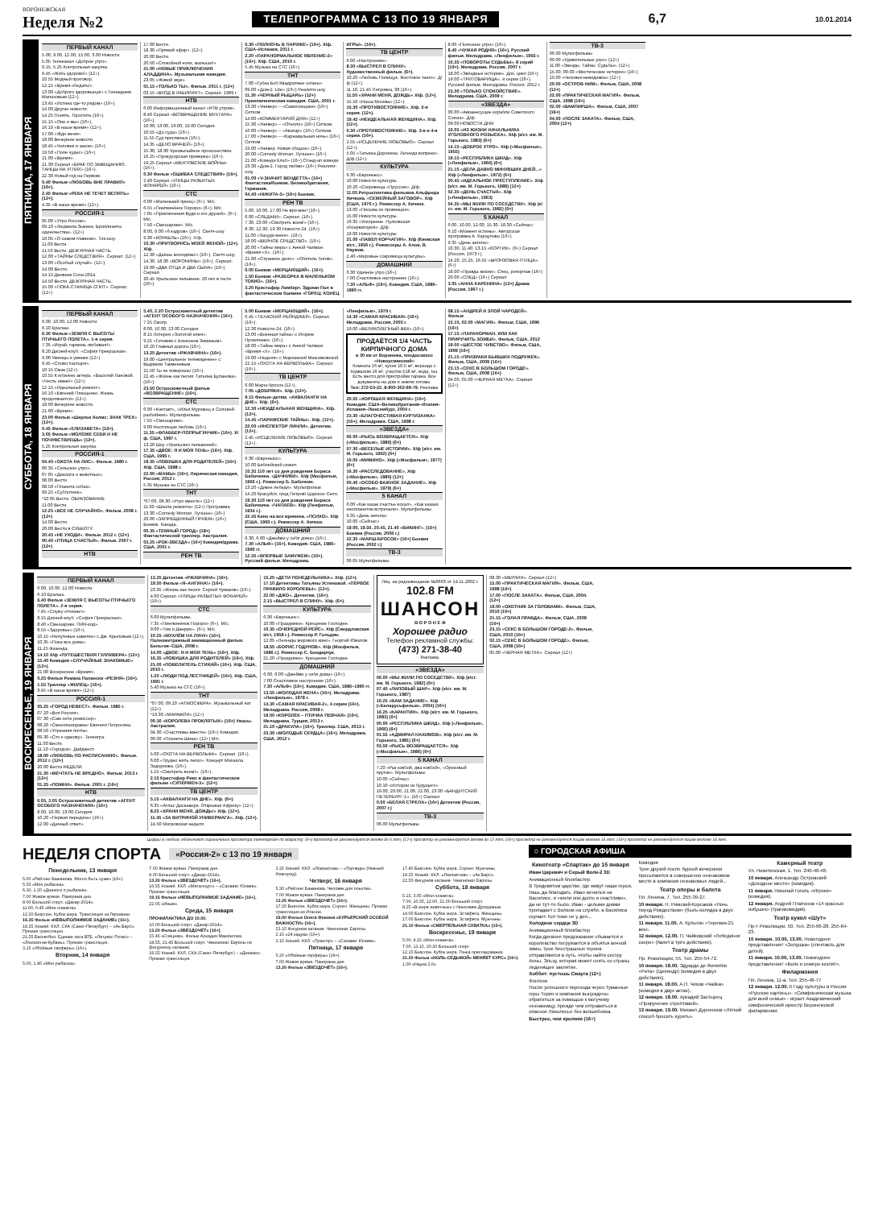ВОРОНЕЖСКАЯ
Неделя №2
ТЕЛЕПРОГРАММА С 13 ПО 19 ЯНВАРЯ
6,7
10.01.2014
ПЯТНИЦА, 17 ЯНВАРЯ
ПЕРВЫЙ КАНАЛ
5.00, 9.00, 12.00, 15.00, 3.00 Новости.
5.05 Телеканал «Доброе утро».
9.15, 5.25 Контрольная закупка.
9.45 «Жить здорово!» (12+).
10.55 Модный приговор.
12.15 «Время обедать!».
13.00 «Доброго здоровьица!» с Геннадием Малаховым (12+).
13.45 «Истина где-то рядом» (16+).
14.00 Другие новости.
14.25 Понять. Простить (16+).
15.15 «Они и мы» (16+).
16.10 «В наше время» (12+).
17.00 «Жди меня».
18.00 Вечерние новости.
18.45 «Человек и закон» (16+).
19.50 «Поле чудес» (16+).
21.00 «Время».
21.30 Сериал «БРАК ПО ЗАВЕЩАНИЮ. ТАНЦЫ НА УГЛЯХ» (16+).
22.30 Новый год на Первом.
0.40 Фильм «ЛЮБОВЬ ВНЕ ПРАВИЛ» (16+).
2.45 Фильм «РЕКА НЕ ТЕЧЕТ ВСПЯТЬ» (12+).
4.35 «В наше время» (12+).
РОССИЯ-1
05.00 «Утро России».
09.10 «Людмила Зыкина. Бриллианты одиночества». (12+)
10.05 «О самом главном». Ток-шоу.
11.00 Вести.
11.50 Вести. ДЕЖУРНАЯ ЧАСТЬ.
12.00 «ТАЙНЫ СЛЕДСТВИЯ». Сериал. (12+)
13.00 «Особый случай». (12+)
14.00 Вести.
14.15 Дневник Сочи-2014.
14.50 Вести. ДЕЖУРНАЯ ЧАСТЬ.
15.00 «ПОКА СТАНИЦА СПИТ». Сериал. (12+)
17.00 Вести.
18.30 «Прямой эфир». (12+)
20.00 Вести.
20.50 «Спокойной ночи, малыши!».
21.00 «НОВЫЕ ПРИКЛЮЧЕНИЯ АЛАДДИНА». Музыкальная комедия.
23.05 «Живой звук».
01.15 «ТОЛЬКО ТЫ». Фильм. 2011 г. (12+)
03.15 «ВХОД В ЛАБИРИНТ». Сериал. 1989 г.
НТВ
6.00 Информационный канал «НТВ утром».
8.40 Сериал «ВОЗВРАЩЕНИЕ МУХТАРА» (16+).
10.00, 13.00, 16.00, 19.00 Сегодня.
10.55 «До суда» (16+).
11.55 Суд присяжных (16+).
14.35 «ДЕЛО ВРАЧЕЙ» (16+).
15.30, 18.30 Чрезвычайное происшествие.
16.25 «Прокурорская проверка» (16+).
19.25 Сериал «МЕНТОВСКИЕ ВОЙНЫ» (16+).
0.30 Фильм «ОШИБКА СЛЕДСТВИЯ» (16+).
2.40 Сериал «УЛИЦЫ РАЗБИТЫХ ФОНАРЕЙ» (16+).
СТС
6.00 «Маленький принц» (6+). М/с.
6.55 «Пингвинёнок Пороро» (6+). М/с.
7.05 «Приключения Вуди и его друзей». (6+). М/с.
7.50 «Смешарики». М/с.
8.00, 9.00 «6 кадров» (16+). Скетч-шоу.
9.30 «КОРАБЛЬ» (16+). Х/ф.
10.30 «ПРИТВОРИСЬ МОЕЙ ЖЕНОЙ» (12+). Х/ф.
12.30 «Даёшь молодёжь!» (16+). Скетч-шоу.
14.30, 18.30 «ВОРОНИНЫ» (16+). Сериал.
19.00 «ДВА ОТЦА И ДВА СЫНА» (16+). Сериал.
20.45 Уральские пельмени. 20 лет в тесте (16+).
0.30 «ПОЛНОЧЬ В ПАРИЖЕ» (16+). Х/ф. США–Испания, 2011 г.
2.20 «ПАРАНОРМАЛЬНОЕ ЯВЛЕНИЕ-2» (16+). Х/ф. США, 2010 г.
5.45 Музыка на СТС (16+).
ТНТ
7.00 «Губка Боб Квадратные штаны»
09.00 «Дом-2. Lite» (16+) Реалити-шоу
11.30 «ЧЕРНЫЙ РЫЦАРЬ» (12+) Приключенческая комедия. США, 2001 г.
13.30 «Универ» – «Самогонщики» (16+) Ситком.
14.00 «КОММЕНТАРИЙ ДНЯ» (12+)
15.30 «Универ» – «Отелло» (16+) Ситком.
16.00 «Универ» – «Аватар» (16+) Ситком.
17.00 «Универ» – «Карнавальная ночь» (16+) Ситком.
19.00 «Универ. Новая общага» (16+).
20.00 «Comedy Woman. Лучшее» (16+)
21.00 «Комеди Клаб» (16+) Стэнд-ап комеди
23.30 «Дом-2. Город любви» (16+) Реалити-шоу
01.00 «V-ЗНАЧИТ ВЕНДЕТТА» (16+) Фантастика/боевик. Великобритания, Германия.
04.40 «НИКИТА-3» (16+) Боевик.
РЕН ТВ
5.00, 16.00, 17.00 Не ври мне! (16+).
6.00 «СЛЕДАКИ». Сериал. (16+).
7.30, 23.00 «Смотреть всем!» (16+).
8.30, 12.30, 19.30 Новости-24. (16+).
11.00 «Засуди меня». (16+).
18.00 «ВЕРНОЕ СРЕДСТВО». (16+).
20.00 «Тайны мира» с Анной Чапман: «Время «Х». (16+).
21.00 «Странное дело»: «Обитель богов». (16+).
0.00 Боевик «МЕРЦАЮЩИЙ». (16+).
1.50 Боевик «РАЗБОРКА В МАЛЕНЬКОМ ТОКИО». (16+).
3.20 Кристофер Ламберт, Эдриан Пол в фантастическом боевике «ГОРЕЦ: КОНЕЦ ИГРЫ». (16+).
ТВ ЦЕНТР
6.00 «Настроение».
8.30 «ВЫСТРЕЛ В СПИНУ». Художественный фильм. (6+).
10.20 «Любовь Полищук. Жестокое танго». Д/ф (12+).
11.10, 21.45 Петровка, 38 (16+).
11.50 «ХРАНИ МЕНЯ, ДОЖДЬ» Х/ф. (12+).
15.10 «Наша Москва» (12+).
15.30 «ПРОТИВОСТОЯНИЕ». Х/ф. 6-я серия. (12+).
19.45 «НЕИДЕАЛЬНАЯ ЖЕНЩИНА». Х/ф. (12+).
0.30 «ПРОТИВОСТОЯНИЕ». Х/ф. 3-я и 4-я серии. (16+).
2.55 «ИСЦЕЛЕНИЕ ЛЮБОВЬЮ». Сериал (12+).
5.05 «Татьяна Доронина. Легенда вопреки». Д/ф (12+).
КУЛЬТУРА
6.30 «Евроньюс».
10.00 Новости культуры.
10.20 «Сокровища «Пруссии». Д/ф.
11.05 Ретроспектива фильмов Альфреда Хичкока. «СЕМЕЙНЫЙ ЗАГОВОР». Х/ф (США, 1976 г.). Режиссер А. Хичкок.
13.00 «Письма из провинции».
15.00 Новости культуры.
16.35 «Ускорение. Пулковская обсерватория». Д/ф.
19.00 Новости культуры.
21.00 «ПАВЕЛ КОРЧАГИН». Х/ф (Киевская к/ст., 1956 г.). Режиссеры А. Алов, В. Наумов.
2.40 «Мировые сокровища культуры».
ДОМАШНИЙ
6.30 Удачное утро (16+).
7.00 Счастливое настроение (16+).
7.30 «АЛЬФ» (16+). Комедия. США, 1986–1990 гг.
8.00 «Полезное утро» (16+).
8.40 «ЧУЖАЯ РОДНЯ» (16+). Русский фильм. Мелодрама. «Ленфильм», 1955 г.
10.35 «ПОВОРОТЫ СУДЬБЫ», 8 серий (16+). Мелодрама. Россия, 2007 г.
18.00 «Звёздные истории». Док. цикл (16+).
19.00 «ТРИТОВАРИЩА», 4 серии (16+). Русский фильм. Мелодрама. Россия, 2012 г.
23.30 «ТОЛЬКО СПОКОЙСТВИЕ». Мелодрама. США, 2009 г.
«ЗВЕЗДА»
06.00 «Авианесущие корабли Советского Союза». Д/ф.
09.00 НОВОСТИ ДНЯ
10.05 «ИЗ ЖИЗНИ НАЧАЛЬНИКА УГОЛОВНОГО РОЗЫСКА». Х/ф (к/ст. им. М. Горького, 1983) (6+)
14.15 «ДОБРОЕ УТРО». Х/ф («Мосфильм», 1955)
19.15 «РЕСПУБЛИКА ШКИД». Х/ф («Ленфильм», 1966) (6+)
21.15 «ДЕЛА ДАВНО МИНУВШИХ ДНЕЙ...» Х/ф («Ленфильм», 1972) (6+)
00.45 «ИДЕАЛЬНОЕ ПРЕСТУПЛЕНИЕ». Х/ф (к/ст. им. М. Горького, 1989) (12+)
02.35 «ДЕНЬ СЧАСТЬЯ». Х/ф («Ленфильм», 1963)
04.35 «МЫ ЖИЛИ ПО СОСЕДСТВУ». Х/ф (к/ст. им. М. Горького, 1982) (6+)
5 КАНАЛ
6.00, 10.00, 12.00, 15.30, 18.30 «Сейчас»
6.10 «Момент истины». Авторская программа А. Караулова (16+)
9.35 «День ангела»
10.30, 11.40, 13.15 «КОРТИК». (6+) Сериал (Россия, 1973 г.)
14.20, 15.25, 16.55 «БРОНЗОВАЯ ПТИЦА». (6+)
18.00 «Правда жизни». Спец. репортаж (16+)
20.00 «СЛЕД» (16+) Сериал
3.05 «АННА КАРЕНИНА» (12+) Драма (Россия, 1967 г.)
ТВ-3
06.00 Мультфильмы
09.00 «Удивительные угро» (12+)
11.00 «Звезды. Тайны. Судьбы». (12+)
15.00, 00.00 «Мистические истории» (16+)
19.00 «Человек-невидимка» (12+)
20.00 «ОСТРОВ НИМ». Фильм, США, 2008 (12+)
22.00 «ПРАКТИЧЕСКАЯ МАГИЯ». Фильм, США, 1998 (16+)
02.00 «ВАМПИРША». Фильм, США, 2007 (16+)
04.00 «ПОСЛЕ ЗАКАТА». Фильм, США, 2004 (12+)
СУББОТА, 18 ЯНВАРЯ
ПЕРВЫЙ КАНАЛ
6.00, 10.00, 12.00 Новости.
6.10 Ералаш.
6.30 Фильм «ЗЕМЛЯ С ВЫСОТЫ ПТИЧЬЕГО ПОЛЕТА». 1-я серия.
7.35 «Играй, гармонь любимая!».
8.20 Дисней-клуб: «София Прекрасная».
9.00 Умницы и умники (12+).
9.45 «Слово пастыря».
10.15 Смак (12+).
10.55 К юбилею актера. «Василий Лановой. «Честь имею!» (12+).
12.15 «Идеальный ремонт».
16.10 «Евгений Плющенко. Жизнь продолжается» (12+).
18.00 Вечерние новости.
21.00 «Время».
23.00 Фильм «Шерлок Холмс: ЗНАК ТРЕХ» (12+).
0.45 Фильм «ЕЛИЗАВЕТА» (16+).
3.05 Фильм «МОЛОЖЕ СЕБЯ И НЕ ПОЧУВСТВУЕШЬ» (12+).
5.25 Контрольная закупка.
РОССИЯ-1
04.40 «ОХОТА НА ЛИС». Фильм. 1980 г.
06.35 «Сельское утро».
07.05 «Диалоги о животных».
08.00 Вести.
08.50 «Планета собак».
09.25 «Субботник».
*10.05 Вести. ОБРАЗОВАНИЕ
11.00 Вести.
12.25 «ВСЕ НЕ СЛУЧАЙНО». Фильм. 2008 г. (12+)
14.00 Вести.
20.00 Вести в СУББОТУ.
20.45 «НЕ УХОДИ». Фильм. 2012 г. (12+)
00.40 «ПТИЦА СЧАСТЬЯ». Фильм. 2007 г. (12+)
НТВ
5.40, 2.20 Остросюжетный детектив «АГЕНТ ОСОБОГО НАЗНАЧЕНИЯ» (16+).
7.25 Смотр.
8.00, 10.00, 13.00 Сегодня.
8.15 Лотерея «Золотой ключ».
9.25 «Готовим с Алексеем Зиминым».
10.20 Главная дорога (16+).
13.25 Детектив «РЖАВЧИНА» (16+).
19.00 «Центральное телевидение» с Вадимом Такменевым.
21.50 Ты не поверишь! (16+).
22.45 «Жизнь как песня: Татьяна Буланова» (16+).
23.50 Остросюжетный фильм «ВОЗВРАЩЕНИЕ» (16+).
СТС
6.00 «Контакт», «Илья Муромец и Соловей-разбойник». Мультфильмы.
7.55 «Смешарики».
9.00 Настоящая любовь (16+).
11.35 «ФЛАББЕР-ПОПРЫГУНЧИК» (16+). Х/ф. США, 1997 г.
13.20 Шоу «Уральских пельменей».
17.35 «ДВОЕ: Я И МОЯ ТЕНЬ» (16+). Х/ф. США, 1995 г.
19.35 «ЛОВУШКА ДЛЯ РОДИТЕЛЕЙ» (16+). Х/ф. США, 1998 г.
22.00 «МАМЫ» (16+). Лирическая комедия, Россия, 2012 г.
5.35 Музыка на СТС (16+).
ТНТ
*07.00, 08.30 «Утро вместе» (12+)
11.00 «Школа ремонта» (12+) Программа
13.30 «Comedy Woman. Лучшее» (16+)
20.00 «ЗАПРЕЩЕННЫЙ ПРИЕМ» (16+) Боевик. Канада.
00.35 «ТЕМНЫЙ ГОРОД» (18+) Фантастический триллер. Австралия.
03.25 «РОК-ЗВЕЗДА» (16+) Комедия/драма. США, 2001 г.
РЕН ТВ
5.00 Боевик «МЕРЦАЮЩИЙ». (16+).
6.45 «ТЕХАСКИЙ РЕЙНДЖЕР». Сериал. (16+).
12.30 Новости-24. (16+).
13.00 «Военная тайна» с Игорем Прокопенко. (16+).
18.00 «Тайны мира» с Анной Чапман: «Время «Х». (16+).
19.00 «Неделя» с Марианной Максимовской.
22.15 «ОХОТА НА ВЕРВОЛЬФА». Сериал. (16+).
ТВ ЦЕНТР
6.00 Марш-бросок (12+).
7.05 «ДОБРЯКИ». Х/ф. (12+).
9.15 Фильм–детям. «АКВАЛАНГИ НА ДНЕ». Х/ф. (6+).
12.30 «НЕИДЕАЛЬНАЯ ЖЕНЩИНА». Х/ф. (12+).
14.45 «ПАРИЖСКИЕ ТАЙНЫ». Х/ф. (12+).
22.00 «ИНСПЕКТОР ЛИНЛИ». Детектив. (12+).
2.45 «ИСЦЕЛЕНИЕ ЛЮБОВЬЮ». Сериал (12+).
КУЛЬТУРА
6.30 «Евроньюс».
10.00 Библейский сюжет.
10.35 110 лет со дня рождения Бориса Бабочкина. «ДАЧНИКИ». Х/ф (Мосфильм, 1966 г.). Режиссер Б. Бабочкин.
13.20 «Дикие лебеди». Мультфильм.
14.20 Красуйся, град Петров! Царское Село.
19.30 110 лет со дня рождения Бориса Бабочкина. «ЧАПАЕВ». Х/ф (Ленфильм, 1934 г.).
22.45 Кино на все времена. «ПСИХО». Х/ф (США, 1960 г.). Режиссер А. Хичкок.
ДОМАШНИЙ
6.30, 6.00 «Джейми у себя дома» (16+).
7.30 «АЛЬФ» (16+). Комедия. США, 1986–1990 гг.
12.35 «ВПЕРВЫЕ ЗАМУЖЕМ» (16+). Русский фильм. Мелодрама. «Ленфильм», 1979 г.
14.30 «САМАЯ КРАСИВАЯ» (16+). Мелодрама. Россия, 2005 г.
19.00 «ВЕЛИКОЛЕПНЫЙ ВЕК» (16+).
ПРОДАЁТСЯ 1/4 ЧАСТЬ КИРПИЧНОГО ДОМА
в 30 км от Воронежа, плодосовхоз «Новоусманский»
Комната 16 м², кухня 10,5 м², веранда с подвалом 16 м², участок 518 м², вода, газ. Есть место для пристройки гаража. Все документы на дом и землю готовы.
Тел: 272-53-22, 8-900-302-99-79. Реклама
20.55 «ХОРОШАЯ ЖЕНЩИНА» (16+). Комедия. США–Великобритания–Италия–Испания–Люксембург, 2004 г.
23.30 «БЛАГОЧЕСТИВАЯ КУРТИЗАНКА» (16+). Мелодрама. США, 1998 г.
«ЗВЕЗДА»
06.00 «РЫСЬ ВОЗВРАЩАЕТСЯ». Х/ф («Мосфильм», 1986) (6+)
07.30 «ВЕСЕЛЫЕ ИСТОРИИ». Х/ф (к/ст. им. М. Горького, 1962) (6+)
10.05 «МИМИНО». Х/ф («Мосфильм», 1977) (6+)
16.30 «РАССЛЕДОВАНИЕ». Х/ф («Мосфильм», 1980) (12+)
00.40 «ОСОБО ВАЖНОЕ ЗАДАНИЕ». Х/ф («Мосфильм», 1979) (6+)
5 КАНАЛ
6.00 «Как казак счастье искал», «Как казаки инопланетян встречали». Мультфильмы
9.35 «День ангела»
10.00 «Сейчас»
19.00, 19.50, 20.45, 21.40 «ВИКИНГ». (16+) Боевик (Россия, 2006 г.)
22.35 «МАРШ-БРОСОК» (16+) Боевик (Россия, 2002 г.)
ТВ-3
06.05 Мультфильмы
08.15 «АНДРЕЙ И ЗЛОЙ ЧАРОДЕЙ». Фильм
15.15, 02.00 «МАГИЯ». Фильм, США, 1996 (16+)
17.15 «ПАРАНОРМАН, ИЛИ КАК ПРИРУЧИТЬ ЗОМБИ». Фильм, США, 2012
19.00 «ШЕСТОЕ ЧУВСТВО». Фильм, США, 1999 (16+)
21.15 «ПРИЗРАКИ БЫВШИХ ПОДРУЖЕК». Фильм, США, 2009 (16+)
23.15 «СЕКС В БОЛЬШОМ ГОРОДЕ». Фильм, США, 2008 (16+)
04.00, 05.00 «ЧЕРНАЯ МЕТКА». Сериал (12+)
ВОСКРЕСЕНЬЕ, 19 ЯНВАРЯ
ПЕРВЫЙ КАНАЛ
6.00, 10.00, 12.00 Новости.
6.10 Ералаш.
6.40 Фильм «ЗЕМЛЯ С ВЫСОТЫ ПТИЧЬЕГО ПОЛЕТА». 2-я серия.
7.45 «Служу отчизне!».
8.15 Дисней-клуб: «София Прекрасная».
8.40 «Смешарики. ПИН-код».
8.55 «Здоровье» (16+).
10.15 «Непутевые заметки» с Дм. Крыловым (12+).
10.35 «Пока все дома».
11.25 Фазенда.
14.10 Х/ф «ПУТЕШЕСТВИЯ ГУЛЛИВЕРА» (12+).
15.40 Комедия «СЛУЧАЙНЫЕ ЗНАКОМЫЕ» (12+).
21.00 Воскресное «Время».
0.25 Фильм Романа Полански «РЕЗНЯ» (16+).
1.55 Триллер «ЖИЛЕЦ» (16+).
3.45 «В наше время» (12+).
РОССИЯ-1
05.25 «ГОРОД НЕВЕСТ». Фильм. 1985 г.
07.20 «Вся Россия».
07.30 «Сам себе режиссер».
08.20 «Смехопанорама» Евгения Петросяна.
08.50 «Утренняя почта».
09.30 «Сто к одному». Телеигра.
11.00 Вести.
11.10 «Городок». Дайджест.
18.00 «ЛЮБОВЬ ПО РАСПИСАНИЮ». Фильм. 2012 г. (12+)
20.00 Вести НЕДЕЛИ.
21.30 «МЕЧТАТЬ НЕ ВРЕДНО». Фильм. 2013 г. (12+)
01.25 «ПОМНИ». Фильм. 2001 г. (16+)
НТВ
6.05, 2.05 Остросюжетный детектив «АГЕНТ ОСОБОГО НАЗНАЧЕНИЯ» (16+).
8.00, 10.00, 13.00 Сегодня.
10.20 «Первая передача» (16+).
12.00 «Дачный ответ».
13.25 Детектив «РЖАВЧИНА» (16+).
19.50 Фильм «Я–АНГИНА!» (16+).
23.35 «Жизнь как песня: Сергей Чумаков» (16+).
4.00 Сериал «УЛИЦЫ РАЗБИТЫХ ФОНАРЕЙ» (16+).
СТС
6.00 Мультфильмы.
7.35 «Пингвинёнок Пороро» (6+). М/с.
9.00 «Том и Джерри». (6+). М/с.
10.25 «МУХЛЁМ НА ЛУНУ» (16+). Полнометражный анимационный фильм. Бельгия–США, 2008 г.
14.00 «ДВОЕ: Я И МОЯ ТЕНЬ» (16+). Х/ф.
16.35 «ЛОВУШКА ДЛЯ РОДИТЕЛЕЙ» (16+). Х/ф.
21.00 «ПОВЕЛИТЕЛЬ СТИХИЙ» (16+). Х/ф. США, 2010 г.
1.20 «ЛЮДИ ПОД ЛЕСТНИЦЕЙ» (16+). Х/ф. США, 1991 г.
5.40 Музыка на СТС (16+).
ТНТ
*07.00, 09.10 «АТМОСФЕРА». Музыкальный чат (12+)
*19.30 «МАРАФОН» (12+)
00.30 «КОРОЛЕВА ПРОКЛЯТЫХ» (16+) Ужасы. Австралия.
04.30 «Счастливы вместе» (16+) Комедия.
06.00 «Планета Шина» (12+) М/с.
РЕН ТВ
5.00 «ОХОТА НА ВЕРВОЛЬФА». Сериал. (16+).
6.00 «Трудно жить легко». Концерт Михаила Задорнова. (16+).
1.15 «Смотреть всем!». (16+).
2.15 Кристофер Ривз в фантастическом фильме «СУПЕРМЕН-3». (12+).
ТВ ЦЕНТР
5.15 «АКВАЛАНГИ НА ДНЕ». Х/ф. (6+).
6.35 «Атлас Дискавери. Открывая Африку» (12+).
8.25 «ХРАНИ МЕНЯ, ДОЖДЬ!» Х/ф. (12+).
11.45 «ЗА ВИТРИНОЙ УНИВЕРМАГА». Х/ф. (12+).
14.50 Московская неделя.
15.20 «ДЕТИ ПОНЕДЕЛЬНИКА». Х/ф. (12+).
17.10 Детективы Татьяны Устиновой. «ПЕРВОЕ ПРАВИЛО КОРОЛЕВЫ». (12+).
22.00 «ДЖО». Детектив. (16+).
2.15 «ВЫСТРЕЛ В СПИНУ». Х/ф. (6+).
КУЛЬТУРА
6.30 «Евроньюс».
10.00 «Праздники». Крещение Господне.
10.35 «ОЧЕРЕДНОЙ РЕЙС». Х/ф (Свердловская к/ст, 1958 г.). Режиссер Р. Гольдин.
12.05 «Легенды мирового кино». Георгий Юматов.
18.55 «БОРИС ГОДУНОВ». Х/ф (Мосфильм, 1986 г.). Режиссер С. Бондарчук.
21.20 «Праздники». Крещение Господне.
ДОМАШНИЙ
6.30, 6.00 «Джейми у себя дома» (16+).
7.00 Счастливое настроение (16+).
7.30 «АЛЬФ» (16+). Комедия. США, 1986–1990 гг.
13.55 «МОЛОДАЯ ЖЕНА» (16+). Мелодрама. «Ленфильм», 1978 г.
14.30 «САМАЯ КРАСИВАЯ-2», 4 серии (16+). Мелодрама. Россия, 2008 г.
19.00 «КОРОЛЁК – ПТИЧКА ПЕВЧАЯ» (16+). Мелодрама. Турция, 2013 г.
21.10 «ДРАКУЛА» (16+). Триллер. США, 2013 г.
23.30 «МОЛОДЫЕ СЕРДЦА» (16+). Мелодрама. США, 2012 г.
Лиц. на радиовещание №6663 от 14.11.2002 г.
102.8 FM
ШАНСОН
В О Р О Н Е Ж
Хорошее радио
Телефон рекламной службы: (473) 271-38-40
Реклама.
«ЗВЕЗДА»
06.00 «МЫ ЖИЛИ ПО СОСЕДСТВУ». Х/ф (к/ст. им. М. Горького, 1982) (6+)
07.40 «ЛИЛОВЫЙ ШАР». Х/ф (к/ст. им. М. Горького, 1987)
10.25 «ВАМ ЗАДАНИЕ». Х/ф («Беларусьфильм», 2004) (16+)
16.25 «КАРАНТИН». Х/ф (к/ст. им. М. Горького, 1983) (6+)
00.00 «РЕСПУБЛИКА ШКИД». Х/ф («Ленфильм», 1966) (6+)
01.55 «АДМИРАЛ НАХИМОВ». Х/ф (к/ст. им. М. Горького, 1981) (6+)
03.50 «РЫСЬ ВОЗВРАЩАЕТСЯ». Х/ф («Мосфильм», 1986) (6+)
5 КАНАЛ
7.20 «Раз ковбой, два ковбой», «Ореховый прутик». Мультфильмы
10.00 «Сейчас»
10.10 «Истории из будущего»
19.00, 20.00, 21.00, 22.00, 23.00 «БАНДИТСКИЙ ПЕТЕРБУРГ-1». (16+) Сериал
0.00 «БЕЛАЯ СТРЕЛА» (16+) Детектив (Россия, 2007 г.)
ТВ-3
06.00 Мультфильмы
08.30 «МЕРЛИН». Сериал (12+)
15.00 «ПРАКТИЧЕСКАЯ МАГИЯ». Фильм, США, 1998 (16+)
17.00 «ПОСЛЕ ЗАКАТА». Фильм, США, 2004. (12+)
19.00 «ОХОТНИК ЗА ГОЛОВАМИ». Фильм, США, 2010 (16+)
21.15 «ГОЛАЯ ПРАВДА». Фильм, США, 2009 (16+)
23.15 «СЕКС В БОЛЬШОМ ГОРОДЕ-2». Фильм, США, 2010 (16+)
02.15 «СЕКС В БОЛЬШОМ ГОРОДЕ». Фильм, США, 2008 (16+)
05.00 «ЧЕРНАЯ МЕТКА». Сериал (12+)
Цифры в скобках обозначают ограничение просмотра телепередач по возрасту: (6+) просмотр не рекомендуется детям до 6 лет; (12+) просмотр не рекомендуется детям до 12 лет; (16+) просмотр не рекомендуется лицам моложе 16 лет; (18+) просмотр не рекомендуется лицам моложе 18 лет.
НЕДЕЛЯ СПОРТА
«Россия-2» с 13 по 19 января
Понедельник, 13 января
5.00 «Рейтинг Баженова. Могло быть хуже» (16+).
5.55 «Моя рыбалка».
6.30, 1.20 «Диалоги о рыбалке».
7.00 Живое время. Панорама дня.
9.00 Большой спорт. «Дакар-2014».
11.00, 0.45 «Моя планета».
12.20 Биатлон. Кубок мира. Трансляция из Германии.
16.35 Фильм «НЕВЫПОЛНИМОЕ ЗАДАНИЕ» (16+).
19.25 Хоккей. КХЛ. СКА (Санкт-Петербург) – «Ак Барс». Прямая трансляция.
21.55 Баскетбол. Единая лига ВТБ. «Летувос Ритас» – «Локомотив-Кубань». Прямая трансляция.
3.15 «Убойные серферы» (16+).
Вторник, 14 января
5.00, 1.45 «Моя рыбалка».
7.00 Живое время. Панорама дня.
9.00 Большой спорт. «Дакар-2014».
13.20 Фильм «ЗВЕЗДОЧЕТ» (16+).
16.55 Хоккей. КХЛ. «Металлург» – «Салават Юлаев». Прямая трансляция.
19.15 Фильм «НЕВЫПОЛНИМОЕ ЗАДАНИЕ» (16+).
22.05 «Иные».
Среда, 15 января
ПРОФИЛАКТИКА ДО 10.00.
10.00 Большой спорт. «Дакар-2014».
13.20 Фильм «ЗВЕЗДОЧЕТ» (16+).
15.45 «Спецназ». Фильм Аркадия Мамонтова.
18.55, 21.45 Большой спорт. Чемпионат Европы по фигурному катанию.
19.25 Хоккей. КХЛ. СКА (Санкт-Петербург) – «Динамо». Прямая трансляция.
3.25 Хоккей. КХЛ. «Локомотив» – «Торпедо» (Нижний Новгород).
Четверг, 16 января
5.30 «Рейтинг Баженова. Человек для опытов».
7.00 Живое время. Панорама дня.
13.25 Фильм «ЗВЕЗДОЧЕТ» (16+).
17.20 Биатлон. Кубок мира. Спринт. Женщины. Прямая трансляция из Италии.
19.00 Фильм Олега Фомина «КУРЬЕРСКИЙ ОСОБОЙ ВАЖНОСТИ» (16+).
23.15 Фигурное катание. Чемпионат Европы.
2.15 «24 кадра» (16+).
3.15 Хоккей. КХЛ. «Трактор» – «Салават Юлаев».
Пятница, 17 января
5.20 «Убойные серферы» (16+).
7.00 Живое время. Панорама дня.
13.20 Фильм «ЗВЕЗДОЧЕТ» (16+).
17.40 Биатлон. Кубок мира. Спринт. Мужчины.
19.25 Хоккей. КХЛ. «Локомотив» – «Ак Барс».
22.55 Фигурное катание. Чемпионат Европы.
Суббота, 18 января
5.15, 3.05 «Моя планета».
7.00, 10.35, 12.00, 21.00 Большой спорт.
8.25 «В мире животных» с Николаем Дроздовым.
14.05 Биатлон. Кубок мира. Эстафета. Женщины.
17.05 Биатлон. Кубок мира. Эстафета. Мужчины.
21.10 Фильм «СМЕРТЕЛЬНАЯ СХВАТКА» (16+).
Воскресенье, 19 января
5.00, 4.15 «Моя планета».
7.00, 13.15, 20.20 Большой спорт.
12.15 Биатлон. Кубок мира. Гонка преследования.
21.20 Фильм «НОЛЬ-СЕДЬМОЙ» МЕНЯЕТ КУРС» (16+).
1.00 «Наука 2.0».
○ ГОРОДСКАЯ АФИША
Кинотеатр «Спартак» до 15 января
Иван Царевич и Серый Волк-2 3D
Анимационный блокбастер
В Тридевятом царстве, где живут наши герои, тишь да благодать. Иван женился на Василисе, и «жили они долго и счастливо», да не тут-то было. Иван - целыми днями пропадает с Волком на службе, а Василиса скучает. Кот тоже не у дел...
Холодное сердце 3D
Анимационный блокбастер
Когда древнее предсказание сбывается и королевство погружается в объятья вечной зимы, трое бесстрашных героев отправляются в путь, чтобы найти сестру Анны, Эльзу, которая может снять со страны леденящее заклятие.
Хоббит: пустошь Смауга (12+)
Фэнтези
После успешного перехода через Туманные горы Торин и компания вынуждены обратиться за помощью к могучему незнакомцу, прежде чем отправиться в опасное Лихолесье без волшебника.
Быстрее, чем кролики (16+)
Комедия
Трое друзей после бурной вечеринки просыпаются в совершенно незнакомом месте в компании незнакомых людей...
Театр оперы и балета
Пл. Ленина, 7. Тел. 255-39-27.
10 января. Н. Римский-Корсаков «Ночь перед Рождеством» (быль-колядка в двух действиях).
11 января. 11.00. А. Кулыгин «Теремок-21 век».
12 января. 12.00. П. Чайковский «Лебединое озеро» (балет в трёх действиях).
Театр драмы
Пр. Революции, 55. Тел. 255-54-72.
10 января. 18.00. Эдуардо де Филиппо «Рита» (Цилиндр) (комедия в двух действиях).
11 января. 18.00. А.П. Чехов «Чайка» (комедия в двух актах).
12 января. 18.00. Аркадий Застырец «Приручение строптивой».
13 января. 19.00. Михаил Дурненков «Лёгкий способ бросить курить».
Камерный театр
Ул. Никитинская, 1. Тел. 240-40-48.
10 января. Александр Островский «Доходное место» (комедия).
11 января. Николай Гоголь «Игроки» (комедия).
12 января. Андрей Платонов «14 красных избушек» (трагикомедия).
Театр кукол «Шут»
Пр-т Революции, 50. Тел. 255-66-28, 255-64-23.
10 января. 10.00, 13.00. Новогоднее представление! «Золушка» (спектакль для детей).
11 января. 10.00, 13.00. Новогоднее представление! «Волк и семеро козлят».
Филармония
Пл. Ленина, 11-а. Тел. 255-48-77
12 января. 12.00. К Году культуры в России «Русские картины». «Симфоническая музыка для всей семьи» - играет Академический симфонический оркестр Воронежской филармонии.